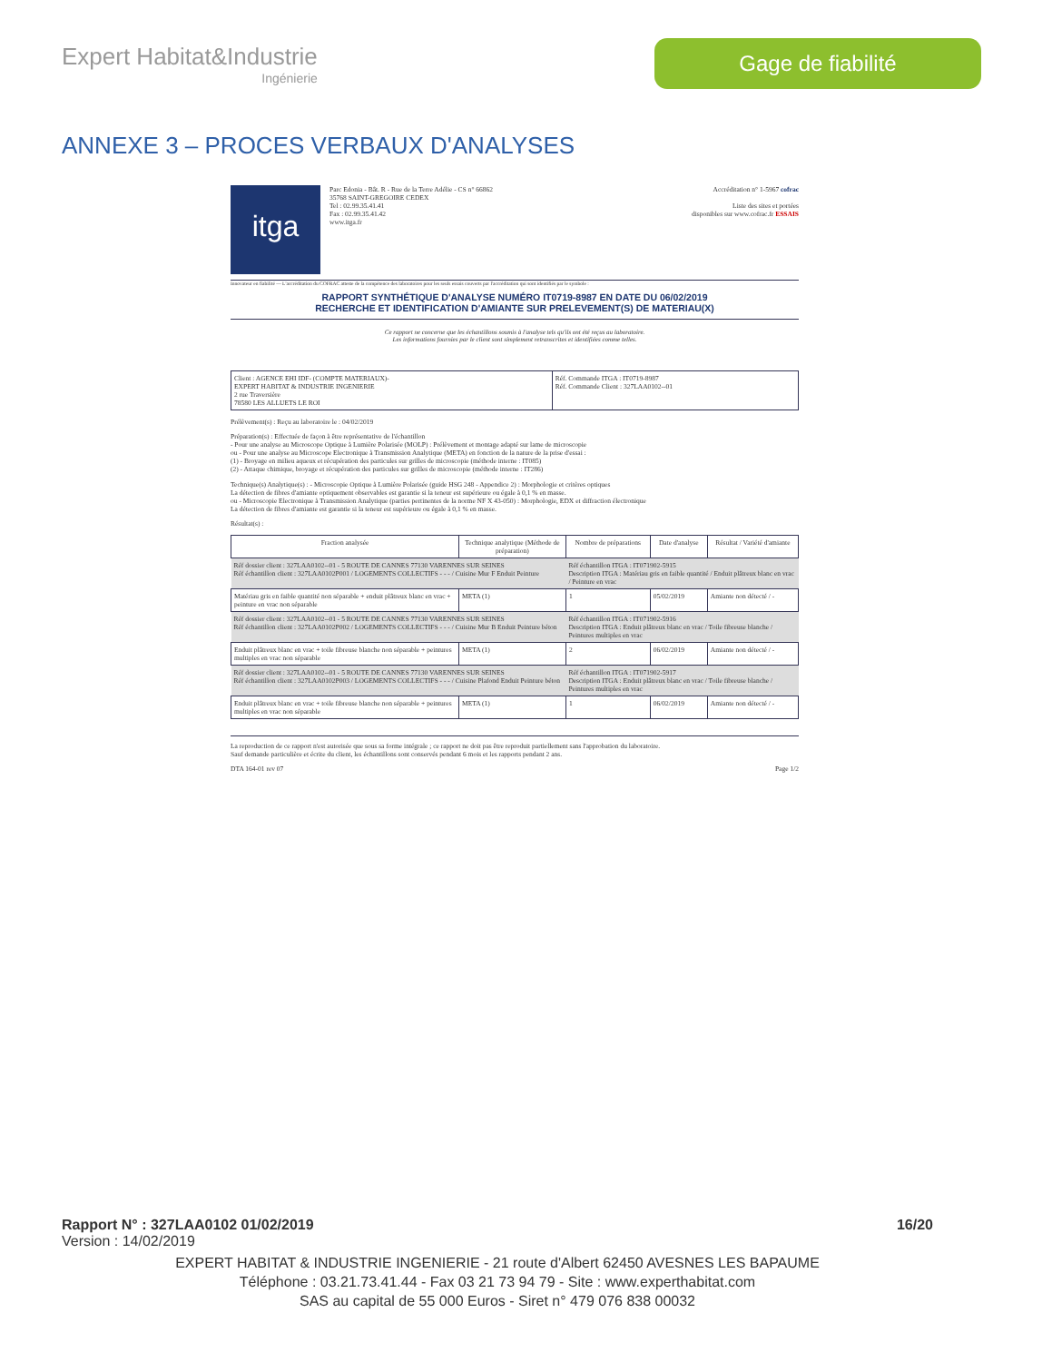Expert Habitat&Industrie
Ingénierie
Gage de fiabilité
ANNEXE 3 – PROCES VERBAUX D'ANALYSES
itga
Parc Edonia - Bât. R - Rue de la Terre Adélie - CS n° 66862
35768 SAINT-GREGOIRE CEDEX
Tel : 02.99.35.41.41
Fax : 02.99.35.41.42
www.itga.fr
Accréditation n° 1-5967 cofrac
Liste des sites et portées
disponibles sur www.cofrac.fr ESSAIS
Innovateur en fiabilité — L'accréditation du COFRAC atteste de la compétence des laboratoires pour les seuls essais couverts par l'accréditation qui sont identifiés par le symbole :
RAPPORT SYNTHÉTIQUE D'ANALYSE NUMÉRO IT0719-8987 EN DATE DU 06/02/2019
RECHERCHE ET IDENTIFICATION D'AMIANTE SUR PRELEVEMENT(S) DE MATERIAU(X)
Ce rapport ne concerne que les échantillons soumis à l'analyse tels qu'ils ont été reçus au laboratoire.
Les informations fournies par le client sont simplement retranscrites et identifiées comme telles.
| Client : AGENCE EHI IDF- (COMPTE MATERIAUX)- EXPERT HABITAT & INDUSTRIE INGENIERIE 2 rue Traversière 78580 LES ALLUETS LE ROI | Réf. Commande ITGA : IT0719-8987 Réf. Commande Client : 327LAA0102--01 |
Prélèvement(s) : Reçu au laboratoire le : 04/02/2019
Préparation(s) : Effectuée de façon à être représentative de l'échantillon
- Pour une analyse au Microscope Optique à Lumière Polarisée (MOLP) : Prélèvement et montage adapté sur lame de microscopie
ou - Pour une analyse au Microscope Electronique à Transmission Analytique (META) en fonction de la nature de la prise d'essai :
(1) - Broyage en milieu aqueux et récupération des particules sur grilles de microscopie (méthode interne : IT085)
(2) - Attaque chimique, broyage et récupération des particules sur grilles de microscopie (méthode interne : IT286)
Technique(s) Analytique(s) : - Microscopie Optique à Lumière Polarisée (guide HSG 248 - Appendice 2) : Morphologie et critères optiques
La détection de fibres d'amiante optiquement observables est garantie si la teneur est supérieure ou égale à 0,1 % en masse.
ou - Microscopie Electronique à Transmission Analytique (parties pertinentes de la norme NF X 43-050) : Morphologie, EDX et diffraction électronique
La détection de fibres d'amiante est garantie si la teneur est supérieure ou égale à 0,1 % en masse.
Résultat(s) :
| Fraction analysée | Technique analytique (Méthode de préparation) | Nombre de préparations | Date d'analyse | Résultat / Variété d'amiante |
| --- | --- | --- | --- | --- |
| Réf dossier client : 327LAA0102--01 - 5 ROUTE DE CANNES 77130 VARENNES SUR SEINES Réf échantillon client : 327LAA0102P001 / LOGEMENTS COLLECTIFS - - - / Cuisine Mur F Enduit Peinture | | Réf échantillon ITGA : IT071902-5915 Description ITGA : Matériau gris en faible quantité / Enduit plâtreux blanc en vrac / Peinture en vrac | | |
| Matériau gris en faible quantité non séparable + enduit plâtreux blanc en vrac + peinture en vrac non séparable | META (1) | 1 | 05/02/2019 | Amiante non détecté / - |
| Réf dossier client : 327LAA0102--01 - 5 ROUTE DE CANNES 77130 VARENNES SUR SEINES Réf échantillon client : 327LAA0102P002 / LOGEMENTS COLLECTIFS - - - / Cuisine Mur B Enduit Peinture béton | | Réf échantillon ITGA : IT071902-5916 Description ITGA : Enduit plâtreux blanc en vrac / Toile fibreuse blanche / Peintures multiples en vrac | | |
| Enduit plâtreux blanc en vrac + toile fibreuse blanche non séparable + peintures multiples en vrac non séparable | META (1) | 2 | 06/02/2019 | Amiante non détecté / - |
| Réf dossier client : 327LAA0102--01 - 5 ROUTE DE CANNES 77130 VARENNES SUR SEINES Réf échantillon client : 327LAA0102P003 / LOGEMENTS COLLECTIFS - - - / Cuisine Plafond Enduit Peinture béton | | Réf échantillon ITGA : IT071902-5917 Description ITGA : Enduit plâtreux blanc en vrac / Toile fibreuse blanche / Peintures multiples en vrac | | |
| Enduit plâtreux blanc en vrac + toile fibreuse blanche non séparable + peintures multiples en vrac non séparable | META (1) | 1 | 06/02/2019 | Amiante non détecté / - |
La reproduction de ce rapport n'est autorisée que sous sa forme intégrale ; ce rapport ne doit pas être reproduit partiellement sans l'approbation du laboratoire.
Sauf demande particulière et écrite du client, les échantillons sont conservés pendant 6 mois et les rapports pendant 2 ans.
DTA 164-01 rev 07 Page 1/2
Rapport N° : 327LAA0102 01/02/2019 16/20
Version : 14/02/2019
EXPERT HABITAT & INDUSTRIE INGENIERIE - 21 route d'Albert 62450 AVESNES LES BAPAUME
Téléphone : 03.21.73.41.44 - Fax 03 21 73 94 79 - Site : www.experthabitat.com
SAS au capital de 55 000 Euros - Siret n° 479 076 838 00032